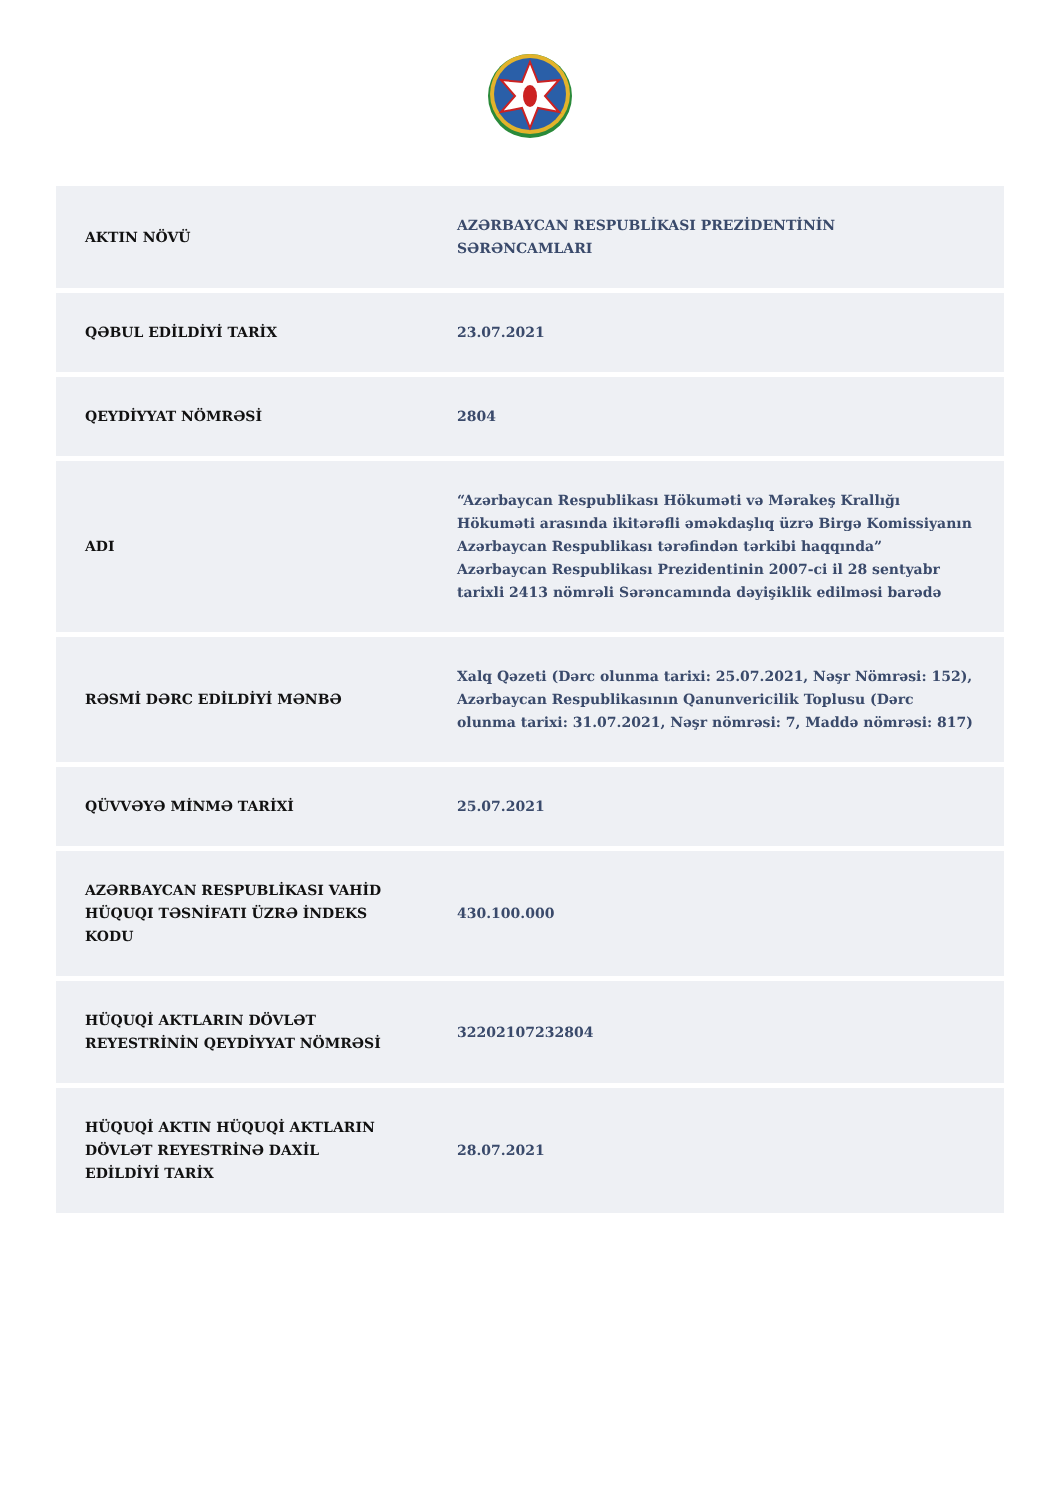| AKTIN NÖVÜ | AZƏRBAYCAN RESPUBLİKASI PREZİDENTİNİN SƏRƏNCAMLARI |
| QƏBUL EDİLDİYİ TARİX | 23.07.2021 |
| QEYDİYYAT NÖMRƏSİ | 2804 |
| ADI | “Azərbaycan Respublikası Hökuməti və Mərakeş Krallığı Hökuməti arasında ikitərəfli əməkdaşlıq üzrə Birgə Komissiyanın Azərbaycan Respublikası tərəfindən tərkibi haqqında” Azərbaycan Respublikası Prezidentinin 2007-ci il 28 sentyabr tarixli 2413 nömrəli Sərəncamında dəyişiklik edilməsi barədə |
| RƏSMİ DƏRC EDİLDİYİ MƏNBƏ | Xalq Qəzeti (Dərc olunma tarixi: 25.07.2021, Nəşr Nömrəsi: 152), Azərbaycan Respublikasının Qanunvericilik Toplusu (Dərc olunma tarixi: 31.07.2021, Nəşr nömrəsi: 7, Maddə nömrəsi: 817) |
| QÜVVƏYƏ MİNMƏ TARİXİ | 25.07.2021 |
| AZƏRBAYCAN RESPUBLİKASI VAHİD HÜQUQI TƏSNİFATI ÜZRƏ İNDEKS KODU | 430.100.000 |
| HÜQUQİ AKTLARIN DÖVLƏT REYESTRİNİN QEYDİYYAT NÖMRƏSİ | 32202107232804 |
| HÜQUQİ AKTIN HÜQUQİ AKTLARIN DÖVLƏT REYESTRİNƏ DAXİL EDİLDİYİ TARİX | 28.07.2021 |